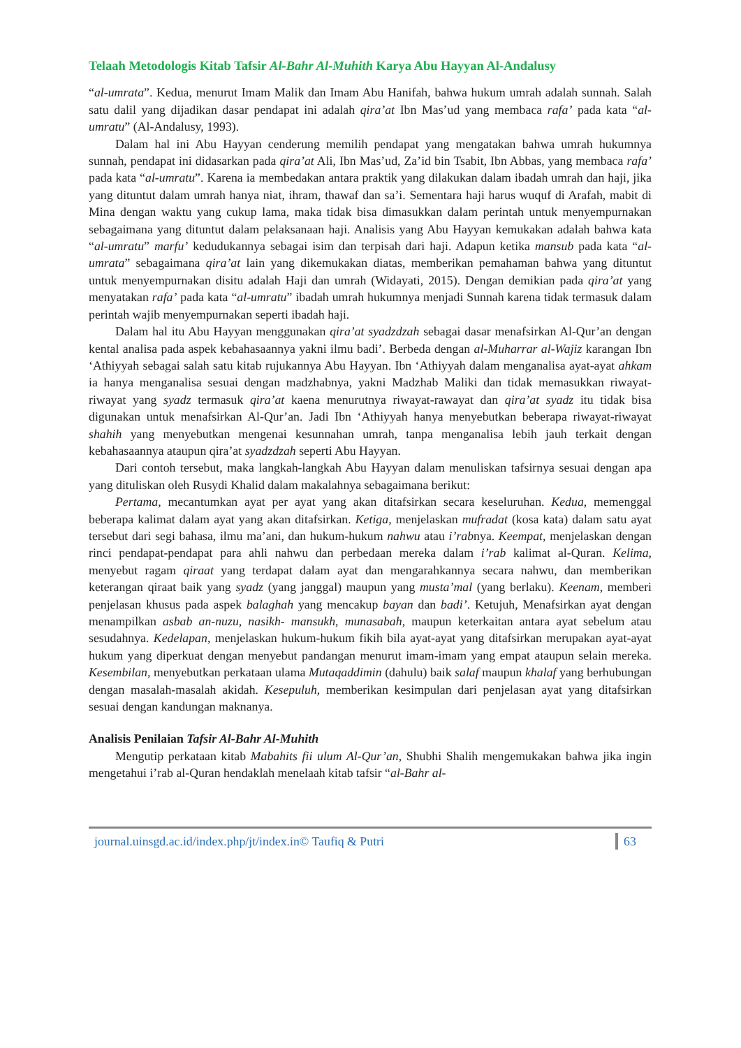Telaah Metodologis Kitab Tafsir Al-Bahr Al-Muhith Karya Abu Hayyan Al-Andalusy
“al-umrata”. Kedua, menurut Imam Malik dan Imam Abu Hanifah, bahwa hukum umrah adalah sunnah. Salah satu dalil yang dijadikan dasar pendapat ini adalah qira’at Ibn Mas’ud yang membaca rafa’ pada kata “al-umratu” (Al-Andalusy, 1993).
Dalam hal ini Abu Hayyan cenderung memilih pendapat yang mengatakan bahwa umrah hukumnya sunnah, pendapat ini didasarkan pada qira’at Ali, Ibn Mas’ud, Za’id bin Tsabit, Ibn Abbas, yang membaca rafa’ pada kata “al-umratu”. Karena ia membedakan antara praktik yang dilakukan dalam ibadah umrah dan haji, jika yang dituntut dalam umrah hanya niat, ihram, thawaf dan sa’i. Sementara haji harus wuquf di Arafah, mabit di Mina dengan waktu yang cukup lama, maka tidak bisa dimasukkan dalam perintah untuk menyempurnakan sebagaimana yang dituntut dalam pelaksanaan haji. Analisis yang Abu Hayyan kemukakan adalah bahwa kata “al-umratu” marfu’ kedudukannya sebagai isim dan terpisah dari haji. Adapun ketika mansub pada kata “al-umrata” sebagaimana qira’at lain yang dikemukakan diatas, memberikan pemahaman bahwa yang dituntut untuk menyempurnakan disitu adalah Haji dan umrah (Widayati, 2015). Dengan demikian pada qira’at yang menyatakan rafa’ pada kata “al-umratu” ibadah umrah hukumnya menjadi Sunnah karena tidak termasuk dalam perintah wajib menyempurnakan seperti ibadah haji.
Dalam hal itu Abu Hayyan menggunakan qira’at syadzdzah sebagai dasar menafsirkan Al-Qur’an dengan kental analisa pada aspek kebahasaannya yakni ilmu badi’. Berbeda dengan al-Muharrar al-Wajiz karangan Ibn ‘Athiyyah sebagai salah satu kitab rujukannya Abu Hayyan. Ibn ‘Athiyyah dalam menganalisa ayat-ayat ahkam ia hanya menganalisa sesuai dengan madzhabnya, yakni Madzhab Maliki dan tidak memasukkan riwayat-riwayat yang syadz termasuk qira’at kaena menurutnya riwayat-rawayat dan qira’at syadz itu tidak bisa digunakan untuk menafsirkan Al-Qur’an. Jadi Ibn ‘Athiyyah hanya menyebutkan beberapa riwayat-riwayat shahih yang menyebutkan mengenai kesunnahan umrah, tanpa menganalisa lebih jauh terkait dengan kebahasaannya ataupun qira’at syadzdzah seperti Abu Hayyan.
Dari contoh tersebut, maka langkah-langkah Abu Hayyan dalam menuliskan tafsirnya sesuai dengan apa yang dituliskan oleh Rusydi Khalid dalam makalahnya sebagaimana berikut:
Pertama, mecantumkan ayat per ayat yang akan ditafsirkan secara keseluruhan. Kedua, memenggal beberapa kalimat dalam ayat yang akan ditafsirkan. Ketiga, menjelaskan mufradat (kosa kata) dalam satu ayat tersebut dari segi bahasa, ilmu ma’ani, dan hukum-hukum nahwu atau i’rabnya. Keempat, menjelaskan dengan rinci pendapat-pendapat para ahli nahwu dan perbedaan mereka dalam i’rab kalimat al-Quran. Kelima, menyebut ragam qiraat yang terdapat dalam ayat dan mengarahkannya secara nahwu, dan memberikan keterangan qiraat baik yang syadz (yang janggal) maupun yang musta’mal (yang berlaku). Keenam, memberi penjelasan khusus pada aspek balaghah yang mencakup bayan dan badi’. Ketujuh, Menafsirkan ayat dengan menampilkan asbab an-nuzu, nasikh- mansukh, munasabah, maupun keterkaitan antara ayat sebelum atau sesudahnya. Kedelapan, menjelaskan hukum-hukum fikih bila ayat-ayat yang ditafsirkan merupakan ayat-ayat hukum yang diperkuat dengan menyebut pandangan menurut imam-imam yang empat ataupun selain mereka. Kesembilan, menyebutkan perkataan ulama Mutaqaddimin (dahulu) baik salaf maupun khalaf yang berhubungan dengan masalah-masalah akidah. Kesepuluh, memberikan kesimpulan dari penjelasan ayat yang ditafsirkan sesuai dengan kandungan maknanya.
Analisis Penilaian Tafsir Al-Bahr Al-Muhith
Mengutip perkataan kitab Mabahits fii ulum Al-Qur’an, Shubhi Shalih mengemukakan bahwa jika ingin mengetahui i’rab al-Quran hendaklah menelaah kitab tafsir “al-Bahr al-
journal.uinsgd.ac.id/index.php/jt/index.in© Taufiq & Putri 63